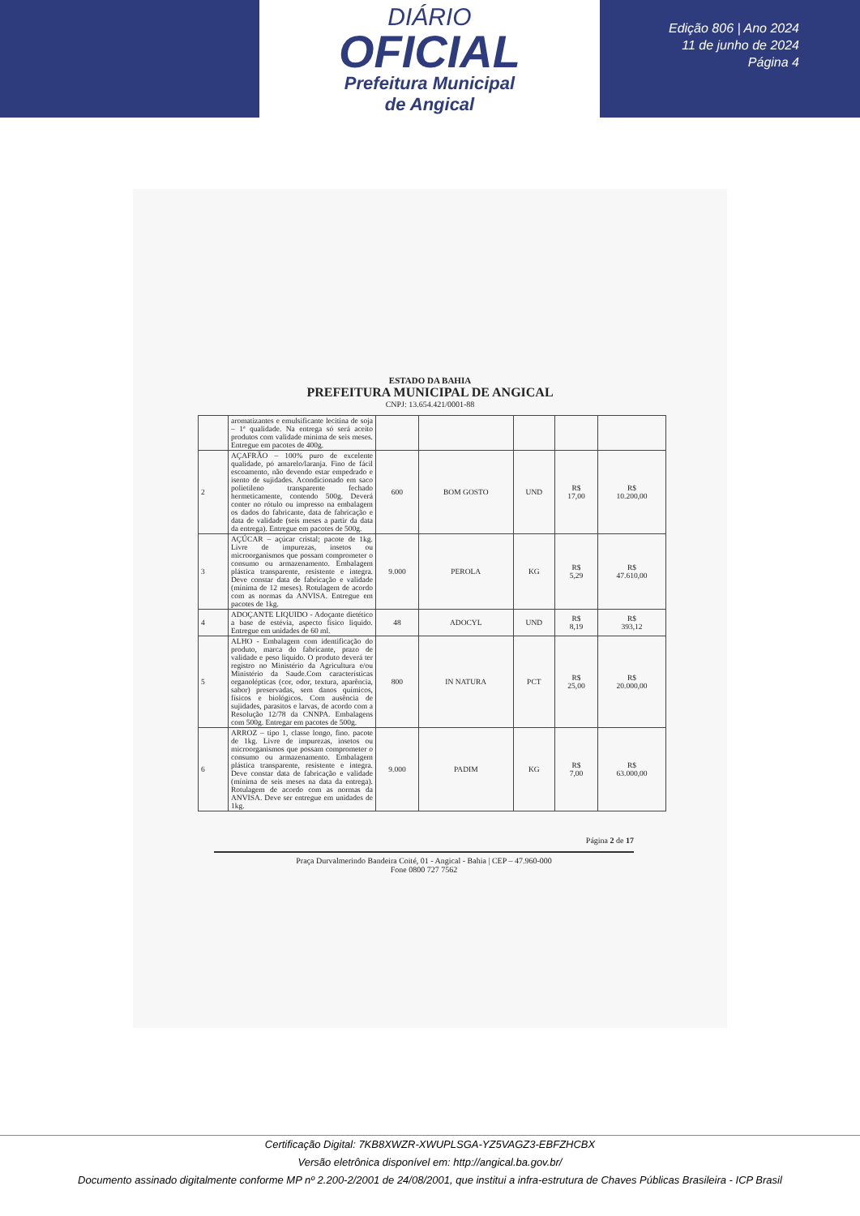DIÁRIO
OFICIAL
Prefeitura Municipal
de Angical
Edição 806 | Ano 2024
11 de junho de 2024
Página 4
ESTADO DA BAHIA
PREFEITURA MUNICIPAL DE ANGICAL
CNPJ: 13.654.421/0001-88
| | aromatizantes e emulsificante lecitina de soja – 1ª qualidade. Na entrega só será aceito produtos com validade mínima de seis meses. Entregue em pacotes de 400g. | | | | | |
| 2 | AÇAFRÃO – 100% puro de excelente qualidade, pó amarelo/laranja. Fino de fácil escoamento, não devendo estar empedrado e isento de sujidades. Acondicionado em saco polietileno transparente fechado hermeticamente, contendo 500g. Deverá conter no rótulo ou impresso na embalagem os dados do fabricante, data de fabricação e data de validade (seis meses a partir da data da entrega). Entregue em pacotes de 500g. | 600 | BOM GOSTO | UND | R$ 17,00 | R$ 10.200,00 |
| 3 | AÇÚCAR – açúcar cristal; pacote de 1kg. Livre de impurezas, insetos ou microorganismos que possam comprometer o consumo ou armazenamento. Embalagem plástica transparente, resistente e integra. Deve constar data de fabricação e validade (mínima de 12 meses). Rotulagem de acordo com as normas da ANVISA. Entregue em pacotes de 1kg. | 9.000 | PEROLA | KG | R$ 5,29 | R$ 47.610,00 |
| 4 | ADOÇANTE LIQUIDO - Adoçante dietético a base de estévia, aspecto físico liquido. Entregue em unidades de 60 ml. | 48 | ADOCYL | UND | R$ 8,19 | R$ 393,12 |
| 5 | ALHO - Embalagem com identificação do produto, marca do fabricante, prazo de validade e peso liquido. O produto deverá ter registro no Ministério da Agricultura e/ou Ministério da Saude.Com características organolépticas (cor, odor, textura, aparência, sabor) preservadas, sem danos químicos, físicos e biológicos. Com ausência de sujidades, parasitos e larvas, de acordo com a Resolução 12/78 da CNNPA. Embalagens com 500g. Entregar em pacotes de 500g. | 800 | IN NATURA | PCT | R$ 25,00 | R$ 20.000,00 |
| 6 | ARROZ – tipo 1, classe longo, fino. pacote de 1kg. Livre de impurezas, insetos ou microorganismos que possam comprometer o consumo ou armazenamento. Embalagem plástica transparente, resistente e integra. Deve constar data de fabricação e validade (mínima de seis meses na data da entrega). Rotulagem de acordo com as normas da ANVISA. Deve ser entregue em unidades de 1kg. | 9.000 | PADIM | KG | R$ 7,00 | R$ 63.000,00 |
Página 2 de 17
Praça Durvalmerindo Bandeira Coité, 01 - Angical - Bahia | CEP – 47.960-000
Fone 0800 727 7562
Certificação Digital: 7KB8XWZR-XWUPLSGA-YZ5VAGZ3-EBFZHCBX
Versão eletrônica disponível em: http://angical.ba.gov.br/
Documento assinado digitalmente conforme MP nº 2.200-2/2001 de 24/08/2001, que institui a infra-estrutura de Chaves Públicas Brasileira - ICP Brasil